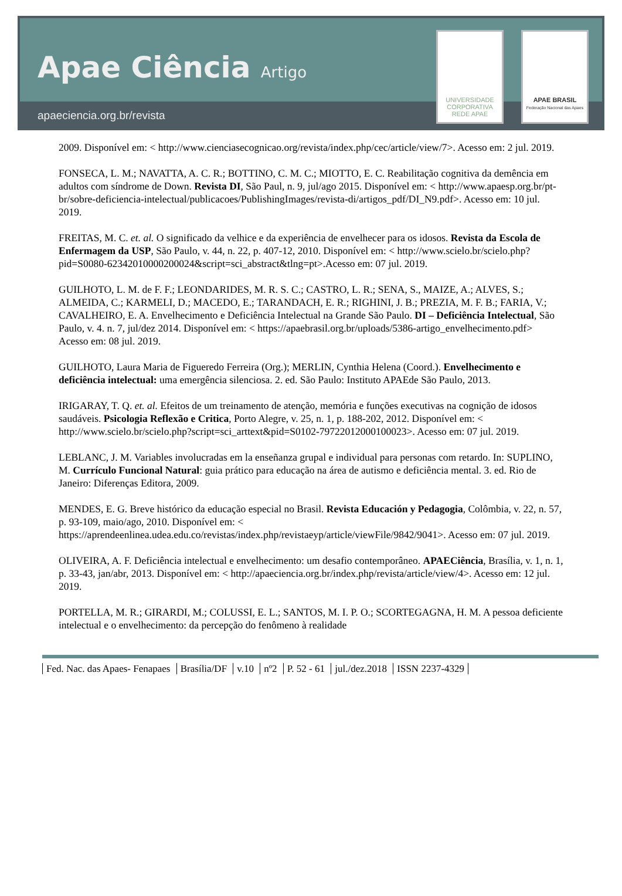Apae Ciência Artigo
apaeciencia.org.br/revista
UNIVERSIDADE CORPORATIVA REDE APAE
APAE BRASIL
Federação Nacional das Apaes
2009. Disponível em: < http://www.cienciasecognicao.org/revista/index.php/cec/article/view/7>. Acesso em: 2 jul. 2019.
FONSECA, L. M.; NAVATTA, A. C. R.; BOTTINO, C. M. C.; MIOTTO, E. C. Reabilitação cognitiva da demência em adultos com síndrome de Down. Revista DI, São Paul, n. 9, jul/ago 2015. Disponível em: < http://www.apaesp.org.br/pt-br/sobre-deficiencia-intelectual/publicacoes/PublishingImages/revista-di/artigos_pdf/DI_N9.pdf>. Acesso em: 10 jul. 2019.
FREITAS, M. C. et. al. O significado da velhice e da experiência de envelhecer para os idosos. Revista da Escola de Enfermagem da USP, São Paulo, v. 44, n. 22, p. 407-12, 2010. Disponível em: < http://www.scielo.br/scielo.php?pid=S0080-62342010000200024&script=sci_abstract&tlng=pt>.Acesso em: 07 jul. 2019.
GUILHOTO, L. M. de F. F.; LEONDARIDES, M. R. S. C.; CASTRO, L. R.; SENA, S., MAIZE, A.; ALVES, S.; ALMEIDA, C.; KARMELI, D.; MACEDO, E.; TARANDACH, E. R.; RIGHINI, J. B.; PREZIA, M. F. B.; FARIA, V.; CAVALHEIRO, E. A. Envelhecimento e Deficiência Intelectual na Grande São Paulo. DI – Deficiência Intelectual, São Paulo, v. 4. n. 7, jul/dez 2014. Disponível em: < https://apaebrasil.org.br/uploads/5386-artigo_envelhecimento.pdf> Acesso em: 08 jul. 2019.
GUILHOTO, Laura Maria de Figueredo Ferreira (Org.); MERLIN, Cynthia Helena (Coord.). Envelhecimento e deficiência intelectual: uma emergência silenciosa. 2. ed. São Paulo: Instituto APAEde São Paulo, 2013.
IRIGARAY, T. Q. et. al. Efeitos de um treinamento de atenção, memória e funções executivas na cognição de idosos saudáveis. Psicologia Reflexão e Critica, Porto Alegre, v. 25, n. 1, p. 188-202, 2012. Disponível em: < http://www.scielo.br/scielo.php?script=sci_arttext&pid=S0102-79722012000100023>. Acesso em: 07 jul. 2019.
LEBLANC, J. M. Variables involucradas em la enseñanza grupal e individual para personas com retardo. In: SUPLINO, M. Currículo Funcional Natural: guia prático para educação na área de autismo e deficiência mental. 3. ed. Rio de Janeiro: Diferenças Editora, 2009.
MENDES, E. G. Breve histórico da educação especial no Brasil. Revista Educación y Pedagogia, Colômbia, v. 22, n. 57, p. 93-109, maio/ago, 2010. Disponível em: < https://aprendeenlinea.udea.edu.co/revistas/index.php/revistaeyp/article/viewFile/9842/9041>. Acesso em: 07 jul. 2019.
OLIVEIRA, A. F. Deficiência intelectual e envelhecimento: um desafio contemporâneo. APAECiência, Brasília, v. 1, n. 1, p. 33-43, jan/abr, 2013. Disponível em: < http://apaeciencia.org.br/index.php/revista/article/view/4>. Acesso em: 12 jul. 2019.
PORTELLA, M. R.; GIRARDI, M.; COLUSSI, E. L.; SANTOS, M. I. P. O.; SCORTEGAGNA, H. M. A pessoa deficiente intelectual e o envelhecimento: da percepção do fenômeno à realidade
Fed. Nac. das Apaes- Fenapaes Brasília/DF v.10 nº2 P. 52 - 61 jul./dez.2018 ISSN 2237-4329